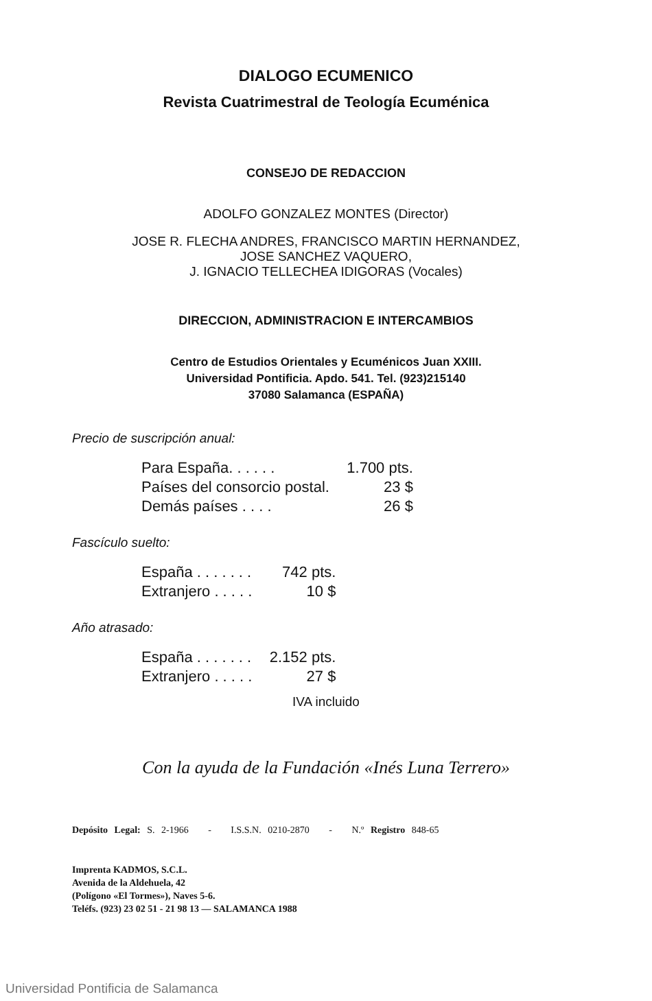DIALOGO ECUMENICO
Revista Cuatrimestral de Teología Ecuménica
CONSEJO DE REDACCION
ADOLFO GONZALEZ MONTES (Director)
JOSE R. FLECHA ANDRES, FRANCISCO MARTIN HERNANDEZ,
JOSE SANCHEZ VAQUERO,
J. IGNACIO TELLECHEA IDIGORAS (Vocales)
DIRECCION, ADMINISTRACION E INTERCAMBIOS
Centro de Estudios Orientales y Ecuménicos Juan XXIII.
Universidad Pontificia. Apdo. 541. Tel. (923)215140
37080 Salamanca (ESPAÑA)
Precio de suscripción anual:
| Para España. . . . . . | 1.700 pts. |
| Países del consorcio postal. | 23 $ |
| Demás países . . . . | 26 $ |
Fascículo suelto:
| España . . . . . . . | 742 pts. |
| Extranjero . . . . . | 10 $ |
Año atrasado:
| España . . . . . . . | 2.152 pts. |
| Extranjero . . . . . | 27 $ |
IVA incluido
Con la ayuda de la Fundación «Inés Luna Terrero»
Depósito Legal: S. 2-1966 - I.S.S.N. 0210-2870 - N.º Registro 848-65
Imprenta KADMOS, S.C.L.
Avenida de la Aldehuela, 42
(Polígono «El Tormes»), Naves 5-6.
Teléfs. (923) 23 02 51 - 21 98 13 — SALAMANCA 1988
Universidad Pontificia de Salamanca